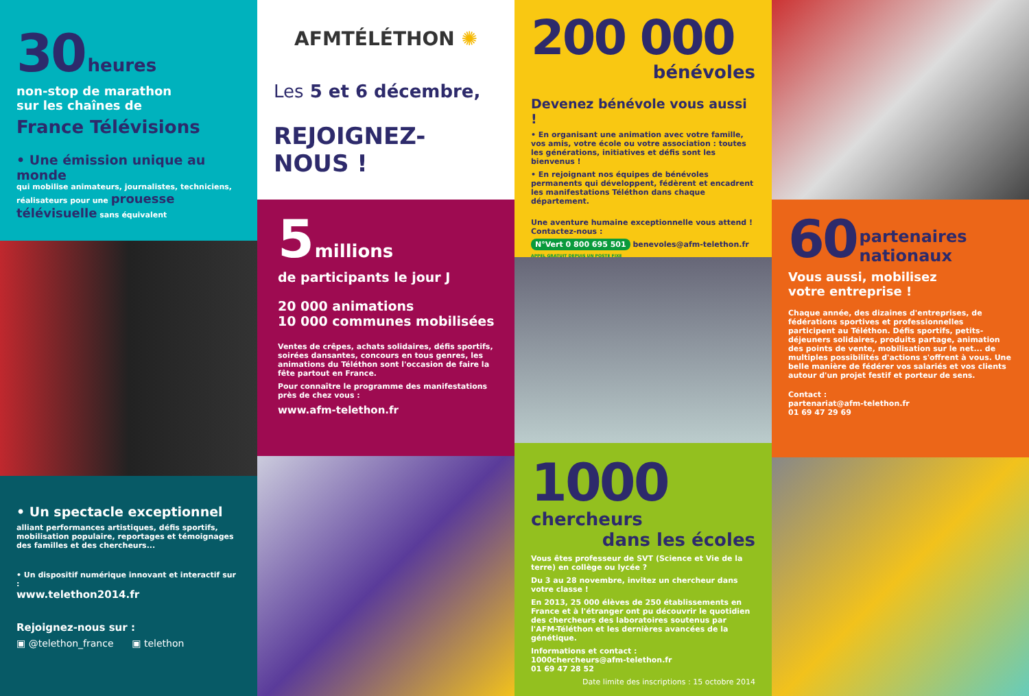30 heures
non-stop de marathon
sur les chaînes de
France Télévisions
• Une émission unique au monde
qui mobilise animateurs, journalistes, techniciens, réalisateurs pour une prouesse télévisuelle sans équivalent
• Un spectacle exceptionnel
alliant performances artistiques, défis sportifs, mobilisation populaire, reportages et témoignages des familles et des chercheurs...
• Un dispositif numérique innovant et interactif sur :
www.telethon2014.fr
Rejoignez-nous sur :
▣ @telethon_france ▣ telethon
AFMTÉLÉTHON ✺
Les 5 et 6 décembre,
REJOIGNEZ-NOUS !
5 millions
de participants le jour J
20 000 animations
10 000 communes mobilisées
Ventes de crêpes, achats solidaires, défis sportifs, soirées dansantes, concours en tous genres, les animations du Téléthon sont l'occasion de faire la fête partout en France.
Pour connaître le programme des manifestations près de chez vous :
www.afm-telethon.fr
200 000
bénévoles
Devenez bénévole vous aussi !
• En organisant une animation avec votre famille, vos amis, votre école ou votre association : toutes les générations, initiatives et défis sont les bienvenus !
• En rejoignant nos équipes de bénévoles permanents qui développent, fédèrent et encadrent les manifestations Téléthon dans chaque département.
Une aventure humaine exceptionnelle vous attend !
Contactez-nous :
N°Vert 0 800 695 501 benevoles@afm-telethon.fr
APPEL GRATUIT DEPUIS UN POSTE FIXE
1000 chercheurs
dans les écoles
Vous êtes professeur de SVT (Science et Vie de la terre) en collège ou lycée ?
Du 3 au 28 novembre, invitez un chercheur dans votre classe !
En 2013, 25 000 élèves de 250 établissements en France et à l'étranger ont pu découvrir le quotidien des chercheurs des laboratoires soutenus par l'AFM-Téléthon et les dernières avancées de la génétique.
Informations et contact :
1000chercheurs@afm-telethon.fr
01 69 47 28 52
Date limite des inscriptions : 15 octobre 2014
60 partenaires
nationaux
Vous aussi, mobilisez
votre entreprise !
Chaque année, des dizaines d'entreprises, de fédérations sportives et professionnelles participent au Téléthon. Défis sportifs, petits-déjeuners solidaires, produits partage, animation des points de vente, mobilisation sur le net... de multiples possibilités d'actions s'offrent à vous. Une belle manière de fédérer vos salariés et vos clients autour d'un projet festif et porteur de sens.
Contact :
partenariat@afm-telethon.fr
01 69 47 29 69